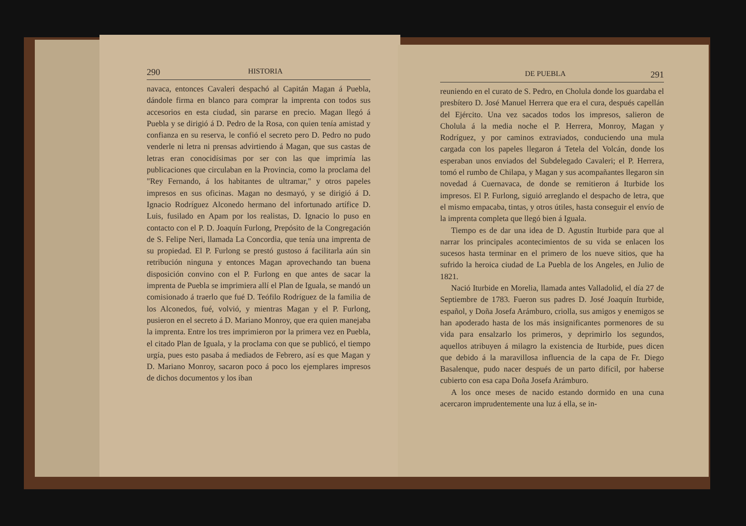290 HISTORIA
navaca, entonces Cavaleri despachó al Capitán Magan á Puebla, dándole firma en blanco para comprar la imprenta con todos sus accesorios en esta ciudad, sin pararse en precio. Magan llegó á Puebla y se dirigió á D. Pedro de la Rosa, con quien tenía amistad y confianza en su reserva, le confió el secreto pero D. Pedro no pudo venderle ni letra ni prensas advirtiendo á Magan, que sus castas de letras eran conocidísimas por ser con las que imprimía las publicaciones que circulaban en la Provincia, como la proclama del "Rey Fernando, á los habitantes de ultramar," y otros papeles impresos en sus oficinas. Magan no desmayó, y se dirigió á D. Ignacio Rodríguez Alconedo hermano del infortunado artífice D. Luis, fusilado en Apam por los realistas, D. Ignacio lo puso en contacto con el P. D. Joaquín Furlong, Prepósito de la Congregación de S. Felipe Neri, llamada La Concordia, que tenía una imprenta de su propiedad. El P. Furlong se prestó gustoso á facilitarla aún sin retribución ninguna y entonces Magan aprovechando tan buena disposición convino con el P. Furlong en que antes de sacar la imprenta de Puebla se imprimiera allí el Plan de Iguala, se mandó un comisionado á traerlo que fué D. Teófilo Rodríguez de la familia de los Alconedos, fué, volvió, y mientras Magan y el P. Furlong, pusieron en el secreto á D. Mariano Monroy, que era quien manejaba la imprenta. Entre los tres imprimieron por la primera vez en Puebla, el citado Plan de Iguala, y la proclama con que se publicó, el tiempo urgía, pues esto pasaba á mediados de Febrero, así es que Magan y D. Mariano Monroy, sacaron poco á poco los ejemplares impresos de dichos documentos y los iban
DE PUEBLA 291
reuniendo en el curato de S. Pedro, en Cholula donde los guardaba el presbítero D. José Manuel Herrera que era el cura, después capellán del Ejército. Una vez sacados todos los impresos, salieron de Cholula á la media noche el P. Herrera, Monroy, Magan y Rodríguez, y por caminos extraviados, conduciendo una mula cargada con los papeles llegaron á Tetela del Volcán, donde los esperaban unos enviados del Subdelegado Cavaleri; el P. Herrera, tomó el rumbo de Chilapa, y Magan y sus acompañantes llegaron sin novedad á Cuernavaca, de donde se remitieron á Iturbide los impresos. El P. Furlong, siguió arreglando el despacho de letra, que el mismo empacaba, tintas, y otros útiles, hasta conseguir el envío de la imprenta completa que llegó bien á Iguala.
Tiempo es de dar una idea de D. Agustín Iturbide para que al narrar los principales acontecimientos de su vida se enlacen los sucesos hasta terminar en el primero de los nueve sitios, que ha sufrido la heroica ciudad de La Puebla de los Angeles, en Julio de 1821.
Nació Iturbide en Morelia, llamada antes Valladolid, el día 27 de Septiembre de 1783. Fueron sus padres D. José Joaquín Iturbide, español, y Doña Josefa Arámburo, criolla, sus amigos y enemigos se han apoderado hasta de los más insignificantes pormenores de su vida para ensalzarlo los primeros, y deprimirlo los segundos, aquellos atribuyen á milagro la existencia de Iturbide, pues dicen que debido á la maravillosa influencia de la capa de Fr. Diego Basalenque, pudo nacer después de un parto difícil, por haberse cubierto con esa capa Doña Josefa Arámburo.
A los once meses de nacido estando dormido en una cuna acercaron imprudentemente una luz á ella, se in-